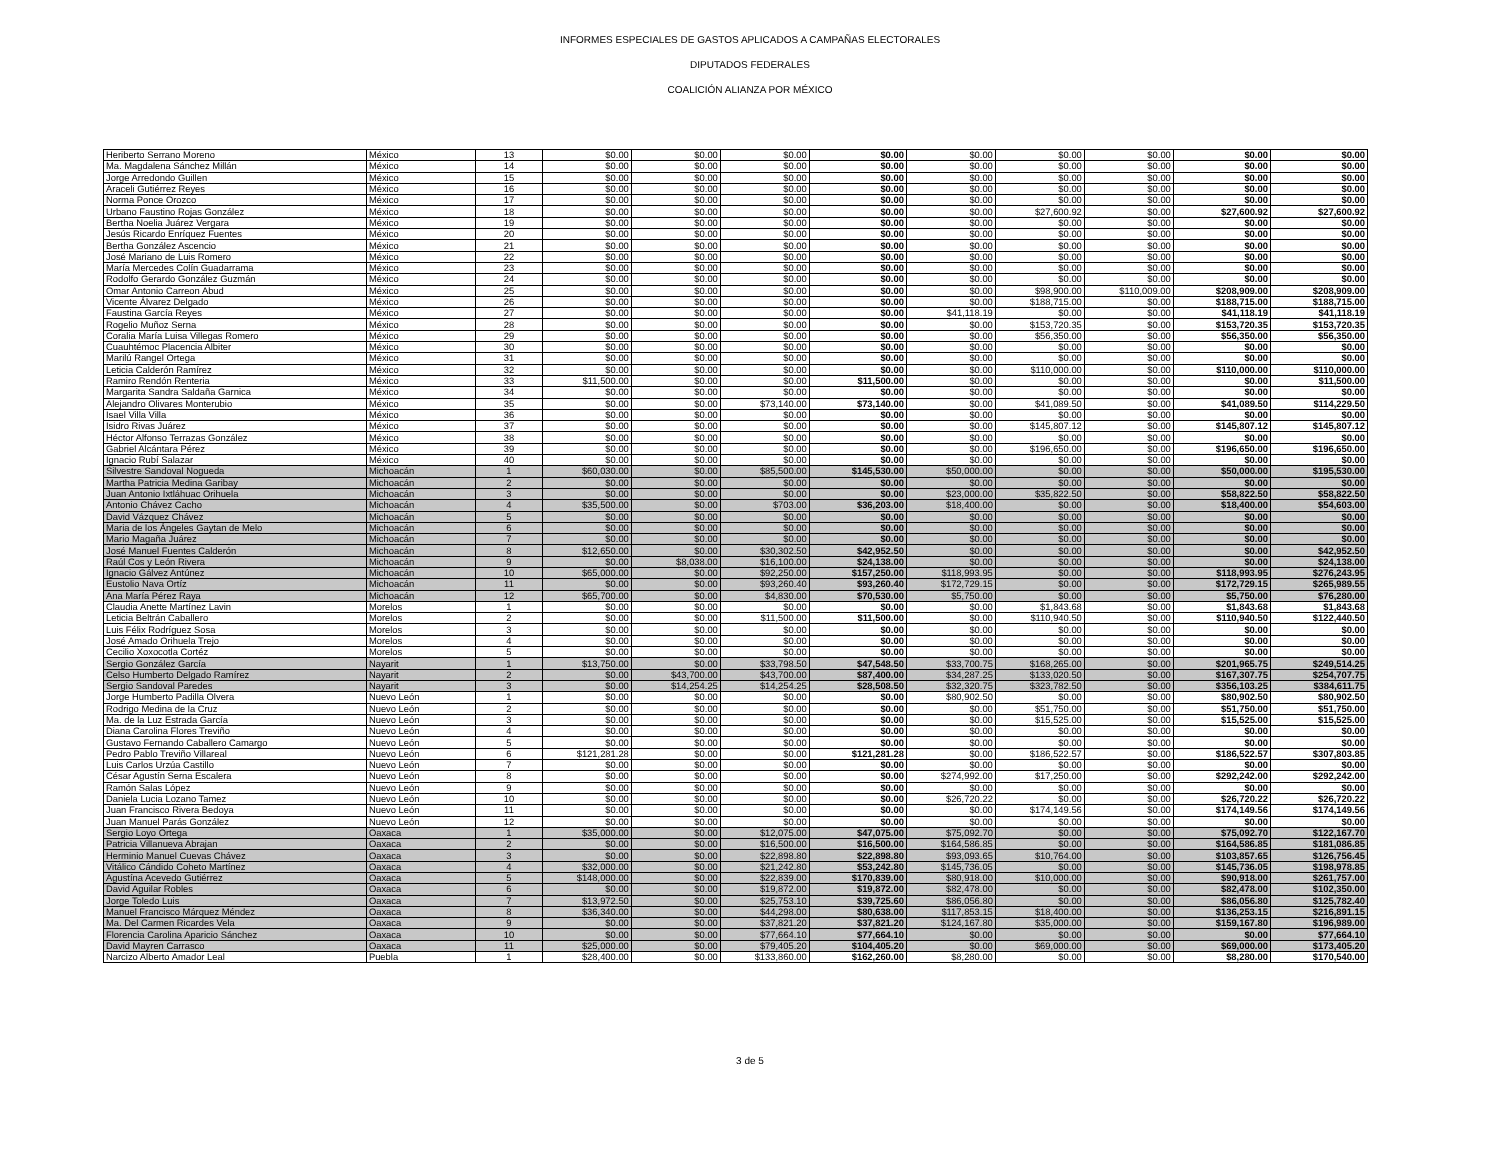INFORMES ESPECIALES DE GASTOS APLICADOS A CAMPAÑAS ELECTORALES
DIPUTADOS FEDERALES
COALICIÓN ALIANZA POR MÉXICO
| Heriberto Serrano Moreno | México | 13 | $0.00 | $0.00 | $0.00 | $0.00 | $0.00 | $0.00 | $0.00 | $0.00 | $0.00 |
| Ma. Magdalena Sánchez Millán | México | 14 | $0.00 | $0.00 | $0.00 | $0.00 | $0.00 | $0.00 | $0.00 | $0.00 | $0.00 |
| Jorge Arredondo Guillen | México | 15 | $0.00 | $0.00 | $0.00 | $0.00 | $0.00 | $0.00 | $0.00 | $0.00 | $0.00 |
| Araceli Gutiérrez Reyes | México | 16 | $0.00 | $0.00 | $0.00 | $0.00 | $0.00 | $0.00 | $0.00 | $0.00 | $0.00 |
| Norma Ponce Orozco | México | 17 | $0.00 | $0.00 | $0.00 | $0.00 | $0.00 | $0.00 | $0.00 | $0.00 | $0.00 |
| Urbano Faustino Rojas González | México | 18 | $0.00 | $0.00 | $0.00 | $0.00 | $0.00 | $27,600.92 | $0.00 | $27,600.92 | $27,600.92 |
| Bertha Noelia Juárez Vergara | México | 19 | $0.00 | $0.00 | $0.00 | $0.00 | $0.00 | $0.00 | $0.00 | $0.00 | $0.00 |
| Jesús Ricardo Enríquez Fuentes | México | 20 | $0.00 | $0.00 | $0.00 | $0.00 | $0.00 | $0.00 | $0.00 | $0.00 | $0.00 |
| Bertha González Ascencio | México | 21 | $0.00 | $0.00 | $0.00 | $0.00 | $0.00 | $0.00 | $0.00 | $0.00 | $0.00 |
| José Mariano de Luis Romero | México | 22 | $0.00 | $0.00 | $0.00 | $0.00 | $0.00 | $0.00 | $0.00 | $0.00 | $0.00 |
| María Mercedes Colín Guadarrama | México | 23 | $0.00 | $0.00 | $0.00 | $0.00 | $0.00 | $0.00 | $0.00 | $0.00 | $0.00 |
| Rodolfo Gerardo González Guzmán | México | 24 | $0.00 | $0.00 | $0.00 | $0.00 | $0.00 | $0.00 | $0.00 | $0.00 | $0.00 |
| Omar Antonio Carreon Abud | México | 25 | $0.00 | $0.00 | $0.00 | $0.00 | $0.00 | $98,900.00 | $110,009.00 | $208,909.00 | $208,909.00 |
| Vicente Álvarez Delgado | México | 26 | $0.00 | $0.00 | $0.00 | $0.00 | $0.00 | $188,715.00 | $0.00 | $188,715.00 | $188,715.00 |
| Faustina García Reyes | México | 27 | $0.00 | $0.00 | $0.00 | $0.00 | $41,118.19 | $0.00 | $0.00 | $41,118.19 | $41,118.19 |
| Rogelio Muñoz Serna | México | 28 | $0.00 | $0.00 | $0.00 | $0.00 | $0.00 | $153,720.35 | $0.00 | $153,720.35 | $153,720.35 |
| Coralia María Luisa Villegas Romero | México | 29 | $0.00 | $0.00 | $0.00 | $0.00 | $0.00 | $56,350.00 | $0.00 | $56,350.00 | $56,350.00 |
| Cuauhtémoc Placencia Albiter | México | 30 | $0.00 | $0.00 | $0.00 | $0.00 | $0.00 | $0.00 | $0.00 | $0.00 | $0.00 |
| Marilú Rangel Ortega | México | 31 | $0.00 | $0.00 | $0.00 | $0.00 | $0.00 | $0.00 | $0.00 | $0.00 | $0.00 |
| Leticia Calderón Ramírez | México | 32 | $0.00 | $0.00 | $0.00 | $0.00 | $0.00 | $110,000.00 | $0.00 | $110,000.00 | $110,000.00 |
| Ramiro Rendón Renteria | México | 33 | $11,500.00 | $0.00 | $0.00 | $11,500.00 | $0.00 | $0.00 | $0.00 | $0.00 | $11,500.00 |
| Margarita Sandra Saldaña Garnica | México | 34 | $0.00 | $0.00 | $0.00 | $0.00 | $0.00 | $0.00 | $0.00 | $0.00 | $0.00 |
| Alejandro Olivares Monterubio | México | 35 | $0.00 | $0.00 | $73,140.00 | $73,140.00 | $0.00 | $41,089.50 | $0.00 | $41,089.50 | $114,229.50 |
| Isael Villa Villa | México | 36 | $0.00 | $0.00 | $0.00 | $0.00 | $0.00 | $0.00 | $0.00 | $0.00 | $0.00 |
| Isidro Rivas Juárez | México | 37 | $0.00 | $0.00 | $0.00 | $0.00 | $0.00 | $145,807.12 | $0.00 | $145,807.12 | $145,807.12 |
| Héctor Alfonso Terrazas González | México | 38 | $0.00 | $0.00 | $0.00 | $0.00 | $0.00 | $0.00 | $0.00 | $0.00 | $0.00 |
| Gabriel Alcántara Pérez | México | 39 | $0.00 | $0.00 | $0.00 | $0.00 | $0.00 | $196,650.00 | $0.00 | $196,650.00 | $196,650.00 |
| Ignacio Rubí Salazar | México | 40 | $0.00 | $0.00 | $0.00 | $0.00 | $0.00 | $0.00 | $0.00 | $0.00 | $0.00 |
| Silvestre Sandoval Nogueda | Michoacán | 1 | $60,030.00 | $0.00 | $85,500.00 | $145,530.00 | $50,000.00 | $0.00 | $0.00 | $50,000.00 | $195,530.00 |
| Martha Patricia Medina Garibay | Michoacán | 2 | $0.00 | $0.00 | $0.00 | $0.00 | $0.00 | $0.00 | $0.00 | $0.00 | $0.00 |
| Juan Antonio Ixtláhuac Orihuela | Michoacán | 3 | $0.00 | $0.00 | $0.00 | $0.00 | $23,000.00 | $35,822.50 | $0.00 | $58,822.50 | $58,822.50 |
| Antonio Chávez Cacho | Michoacán | 4 | $35,500.00 | $0.00 | $703.00 | $36,203.00 | $18,400.00 | $0.00 | $0.00 | $18,400.00 | $54,603.00 |
| David Vázquez Chávez | Michoacán | 5 | $0.00 | $0.00 | $0.00 | $0.00 | $0.00 | $0.00 | $0.00 | $0.00 | $0.00 |
| Maria de los Ángeles Gaytan de Melo | Michoacán | 6 | $0.00 | $0.00 | $0.00 | $0.00 | $0.00 | $0.00 | $0.00 | $0.00 | $0.00 |
| Mario Magaña Juárez | Michoacán | 7 | $0.00 | $0.00 | $0.00 | $0.00 | $0.00 | $0.00 | $0.00 | $0.00 | $0.00 |
| José Manuel Fuentes Calderón | Michoacán | 8 | $12,650.00 | $0.00 | $30,302.50 | $42,952.50 | $0.00 | $0.00 | $0.00 | $0.00 | $42,952.50 |
| Raúl Cos y León Rivera | Michoacán | 9 | $0.00 | $8,038.00 | $16,100.00 | $24,138.00 | $0.00 | $0.00 | $0.00 | $0.00 | $24,138.00 |
| Ignacio Gálvez Antúnez | Michoacán | 10 | $65,000.00 | $0.00 | $92,250.00 | $157,250.00 | $118,993.95 | $0.00 | $0.00 | $118,993.95 | $276,243.95 |
| Eustolio Nava Ortíz | Michoacán | 11 | $0.00 | $0.00 | $93,260.40 | $93,260.40 | $172,729.15 | $0.00 | $0.00 | $172,729.15 | $265,989.55 |
| Ana María Pérez Raya | Michoacán | 12 | $65,700.00 | $0.00 | $4,830.00 | $70,530.00 | $5,750.00 | $0.00 | $0.00 | $5,750.00 | $76,280.00 |
| Claudia Anette Martínez Lavin | Morelos | 1 | $0.00 | $0.00 | $0.00 | $0.00 | $0.00 | $1,843.68 | $0.00 | $1,843.68 | $1,843.68 |
| Leticia Beltrán Caballero | Morelos | 2 | $0.00 | $0.00 | $11,500.00 | $11,500.00 | $0.00 | $110,940.50 | $0.00 | $110,940.50 | $122,440.50 |
| Luis Félix Rodríguez Sosa | Morelos | 3 | $0.00 | $0.00 | $0.00 | $0.00 | $0.00 | $0.00 | $0.00 | $0.00 | $0.00 |
| José Amado Orihuela Trejo | Morelos | 4 | $0.00 | $0.00 | $0.00 | $0.00 | $0.00 | $0.00 | $0.00 | $0.00 | $0.00 |
| Cecilio Xoxocotla Cortéz | Morelos | 5 | $0.00 | $0.00 | $0.00 | $0.00 | $0.00 | $0.00 | $0.00 | $0.00 | $0.00 |
| Sergio González García | Nayarit | 1 | $13,750.00 | $0.00 | $33,798.50 | $47,548.50 | $33,700.75 | $168,265.00 | $0.00 | $201,965.75 | $249,514.25 |
| Celso Humberto Delgado Ramírez | Nayarit | 2 | $0.00 | $43,700.00 | $43,700.00 | $87,400.00 | $34,287.25 | $133,020.50 | $0.00 | $167,307.75 | $254,707.75 |
| Sergio Sandoval Paredes | Nayarit | 3 | $0.00 | $14,254.25 | $14,254.25 | $28,508.50 | $32,320.75 | $323,782.50 | $0.00 | $356,103.25 | $384,611.75 |
| Jorge Humberto Padilla Olvera | Nuevo León | 1 | $0.00 | $0.00 | $0.00 | $0.00 | $80,902.50 | $0.00 | $0.00 | $80,902.50 | $80,902.50 |
| Rodrigo Medina de la Cruz | Nuevo León | 2 | $0.00 | $0.00 | $0.00 | $0.00 | $0.00 | $51,750.00 | $0.00 | $51,750.00 | $51,750.00 |
| Ma. de la Luz Estrada García | Nuevo León | 3 | $0.00 | $0.00 | $0.00 | $0.00 | $0.00 | $15,525.00 | $0.00 | $15,525.00 | $15,525.00 |
| Diana Carolina Flores Treviño | Nuevo León | 4 | $0.00 | $0.00 | $0.00 | $0.00 | $0.00 | $0.00 | $0.00 | $0.00 | $0.00 |
| Gustavo Fernando Caballero Camargo | Nuevo León | 5 | $0.00 | $0.00 | $0.00 | $0.00 | $0.00 | $0.00 | $0.00 | $0.00 | $0.00 |
| Pedro Pablo Treviño Villareal | Nuevo León | 6 | $121,281.28 | $0.00 | $0.00 | $121,281.28 | $0.00 | $186,522.57 | $0.00 | $186,522.57 | $307,803.85 |
| Luis Carlos Urzúa Castillo | Nuevo León | 7 | $0.00 | $0.00 | $0.00 | $0.00 | $0.00 | $0.00 | $0.00 | $0.00 | $0.00 |
| César Agustín Serna Escalera | Nuevo León | 8 | $0.00 | $0.00 | $0.00 | $0.00 | $274,992.00 | $17,250.00 | $0.00 | $292,242.00 | $292,242.00 |
| Ramón Salas López | Nuevo León | 9 | $0.00 | $0.00 | $0.00 | $0.00 | $0.00 | $0.00 | $0.00 | $0.00 | $0.00 |
| Daniela Lucia Lozano Tamez | Nuevo León | 10 | $0.00 | $0.00 | $0.00 | $0.00 | $26,720.22 | $0.00 | $0.00 | $26,720.22 | $26,720.22 |
| Juan Francisco Rivera Bedoya | Nuevo León | 11 | $0.00 | $0.00 | $0.00 | $0.00 | $0.00 | $174,149.56 | $0.00 | $174,149.56 | $174,149.56 |
| Juan Manuel Parás González | Nuevo León | 12 | $0.00 | $0.00 | $0.00 | $0.00 | $0.00 | $0.00 | $0.00 | $0.00 | $0.00 |
| Sergio Loyo Ortega | Oaxaca | 1 | $35,000.00 | $0.00 | $12,075.00 | $47,075.00 | $75,092.70 | $0.00 | $0.00 | $75,092.70 | $122,167.70 |
| Patricia Villanueva Abrajan | Oaxaca | 2 | $0.00 | $0.00 | $16,500.00 | $16,500.00 | $164,586.85 | $0.00 | $0.00 | $164,586.85 | $181,086.85 |
| Herminio Manuel Cuevas Chávez | Oaxaca | 3 | $0.00 | $0.00 | $22,898.80 | $22,898.80 | $93,093.65 | $10,764.00 | $0.00 | $103,857.65 | $126,756.45 |
| Vitálico Cándido Coheto Martínez | Oaxaca | 4 | $32,000.00 | $0.00 | $21,242.80 | $53,242.80 | $145,736.05 | $0.00 | $0.00 | $145,736.05 | $198,978.85 |
| Agustína Acevedo Gutiérrez | Oaxaca | 5 | $148,000.00 | $0.00 | $22,839.00 | $170,839.00 | $80,918.00 | $10,000.00 | $0.00 | $90,918.00 | $261,757.00 |
| David Aguilar Robles | Oaxaca | 6 | $0.00 | $0.00 | $19,872.00 | $19,872.00 | $82,478.00 | $0.00 | $0.00 | $82,478.00 | $102,350.00 |
| Jorge Toledo Luis | Oaxaca | 7 | $13,972.50 | $0.00 | $25,753.10 | $39,725.60 | $86,056.80 | $0.00 | $0.00 | $86,056.80 | $125,782.40 |
| Manuel Francisco Márquez Méndez | Oaxaca | 8 | $36,340.00 | $0.00 | $44,298.00 | $80,638.00 | $117,853.15 | $18,400.00 | $0.00 | $136,253.15 | $216,891.15 |
| Ma. Del Carmen Ricardes Vela | Oaxaca | 9 | $0.00 | $0.00 | $37,821.20 | $37,821.20 | $124,167.80 | $35,000.00 | $0.00 | $159,167.80 | $196,989.00 |
| Florencia Carolina Aparicio Sánchez | Oaxaca | 10 | $0.00 | $0.00 | $77,664.10 | $77,664.10 | $0.00 | $0.00 | $0.00 | $0.00 | $77,664.10 |
| David Mayren Carrasco | Oaxaca | 11 | $25,000.00 | $0.00 | $79,405.20 | $104,405.20 | $0.00 | $69,000.00 | $0.00 | $69,000.00 | $173,405.20 |
| Narcizo Alberto Amador Leal | Puebla | 1 | $28,400.00 | $0.00 | $133,860.00 | $162,260.00 | $8,280.00 | $0.00 | $0.00 | $8,280.00 | $170,540.00 |
3 de 5